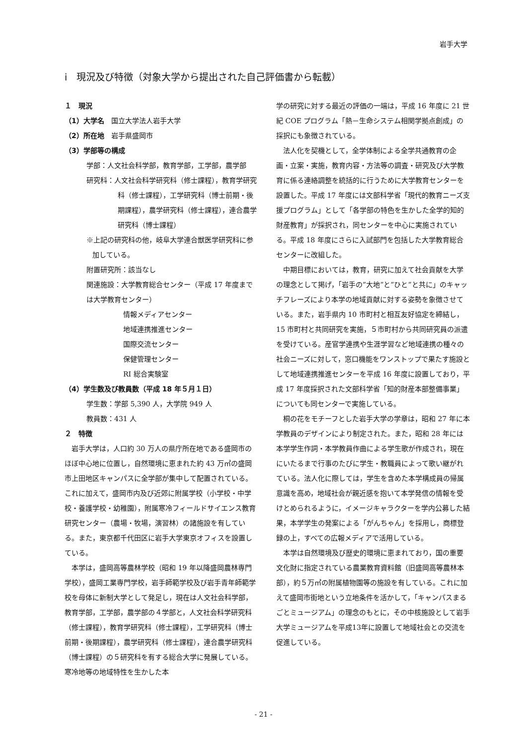岩手大学
ⅰ　現況及び特徴（対象大学から提出された自己評価書から転載）
１　現況
（1）大学名　国立大学法人岩手大学
（2）所在地　岩手県盛岡市
（3）学部等の構成
学部：人文社会科学部，教育学部，工学部，農学部
研究科：人文社会科学研究科（修士課程），教育学研究科（修士課程），工学研究科（博士前期・後期課程），農学研究科（修士課程），連合農学研究科（博士課程）
※上記の研究科の他，岐阜大学連合獣医学研究科に参加している。
附置研究所：該当なし
関連施設：大学教育総合センター（平成 17 年度までは大学教育センター）
情報メディアセンター
地域連携推進センター
国際交流センター
保健管理センター
RI 総合実験室
（4）学生数及び教員数（平成 18 年５月１日）
学生数：学部 5,390 人，大学院 949 人
教員数：431 人
２　特徴
岩手大学は，人口約 30 万人の県庁所在地である盛岡市のほぼ中心地に位置し，自然環境に恵まれた約 43 万㎡の盛岡市上田地区キャンパスに全学部が集中して配置されている。これに加えて，盛岡市内及び近郊に附属学校（小学校・中学校・養護学校・幼稚園），附属寒冷フィールドサイエンス教育研究センター（農場・牧場，演習林）の諸施設を有している。また，東京都千代田区に岩手大学東京オフィスを設置している。
本学は，盛岡高等農林学校（昭和 19 年以降盛岡農林専門学校），盛岡工業専門学校，岩手師範学校及び岩手青年師範学校を母体に新制大学として発足し，現在は人文社会科学部，教育学部，工学部，農学部の４学部と，人文社会科学研究科（修士課程），教育学研究科（修士課程），工学研究科（博士前期・後期課程），農学研究科（修士課程），連合農学研究科（博士課程）の５研究科を有する総合大学に発展している。寒冷地等の地域特性を生かした本
学の研究に対する最近の評価の一端は，平成 16 年度に 21 世紀 COE プログラム「熱－生命システム相関学拠点創成」の採択にも象徴されている。
法人化を契機として，全学体制による全学共通教育の企画・立案・実施，教育内容・方法等の調査・研究及び大学教育に係る連絡調整を統括的に行うために大学教育センターを設置した。平成 17 年度には文部科学省「現代的教育ニーズ支援プログラム」として「各学部の特色を生かした全学的知的財産教育」が採択され，同センターを中心に実施されている。平成 18 年度にさらに入試部門を包括した大学教育総合センターに改組した。
中期目標においては，教育，研究に加えて社会貢献を大学の理念として掲げ，「岩手の”大地”と”ひと”と共に」のキャッチフレーズにより本学の地域貢献に対する姿勢を象徴させている。また，岩手県内 10 市町村と相互友好協定を締結し，15 市町村と共同研究を実施，５市町村から共同研究員の派遣を受けている。産官学連携や生涯学習など地域連携の種々の社会ニーズに対して，窓口機能をワンストップで果たす施設として地域連携推進センターを平成 16 年度に設置しており，平成 17 年度採択された文部科学省「知的財産本部整備事業」についても同センターで実施している。
桐の花をモチーフとした岩手大学の学章は，昭和 27 年に本学教員のデザインにより制定された。また，昭和 28 年には本学学生作詞・本学教員作曲による学生歌が作成され，現在にいたるまで行事のたびに学生・教職員によって歌い継がれている。法人化に際しては，学生を含めた本学構成員の帰属意識を高め，地域社会が親近感を抱いて本学発信の情報を受けとめられるように，イメージキャラクターを学内公募した結果，本学学生の発案による「がんちゃん」を採用し，商標登録の上，すべての広報メディアで活用している。
本学は自然環境及び歴史的環境に恵まれており，国の重要文化財に指定されている農業教育資料館（旧盛岡高等農林本部），約５万㎡の附属植物園等の施設を有している。これに加えて盛岡市街地という立地条件を活かして，「キャンパスまるごとミュージアム」の理念のもとに，その中核施設として岩手大学ミュージアムを平成13年に設置して地域社会との交流を促進している。
- 21 -